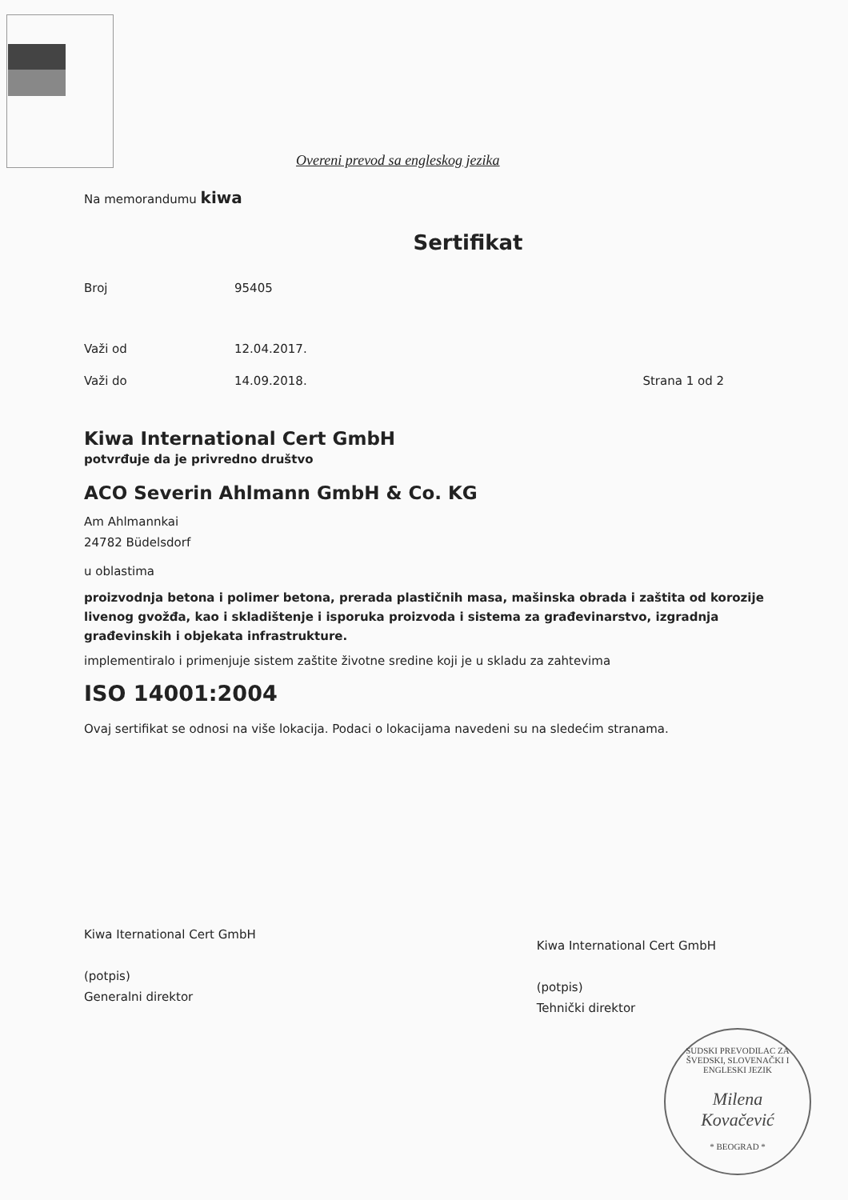Overeni prevod sa engleskog jezika
Na memorandumu kiwa
Sertifikat
Broj 95405
Važi od 12.04.2017.
Važi do 14.09.2018. Strana 1 od 2
Kiwa International Cert GmbH
potvrđuje da je privredno društvo
ACO Severin Ahlmann GmbH & Co. KG
Am Ahlmannkai
24782 Büdelsdorf
u oblastima
proizvodnja betona i polimer betona, prerada plastičnih masa, mašinska obrada i zaštita od korozije livenog gvožđa, kao i skladištenje i isporuka proizvoda i sistema za građevinarstvo, izgradnja građevinskih i objekata infrastrukture.
implementiralo i primenjuje sistem zaštite životne sredine koji je u skladu za zahtevima
ISO 14001:2004
Ovaj sertifikat se odnosi na više lokacija. Podaci o lokacijama navedeni su na sledećim stranama.
Kiwa Iternational Cert GmbH
(potpis)
Generalni direktor
Kiwa International Cert GmbH
(potpis)
Tehnički direktor
SUDSKI PREVODILAC ZA ŠVEDSKI, SLOVENAČKI I ENGLESKI JEZIK
Milena
Kovačević
* BEOGRAD *